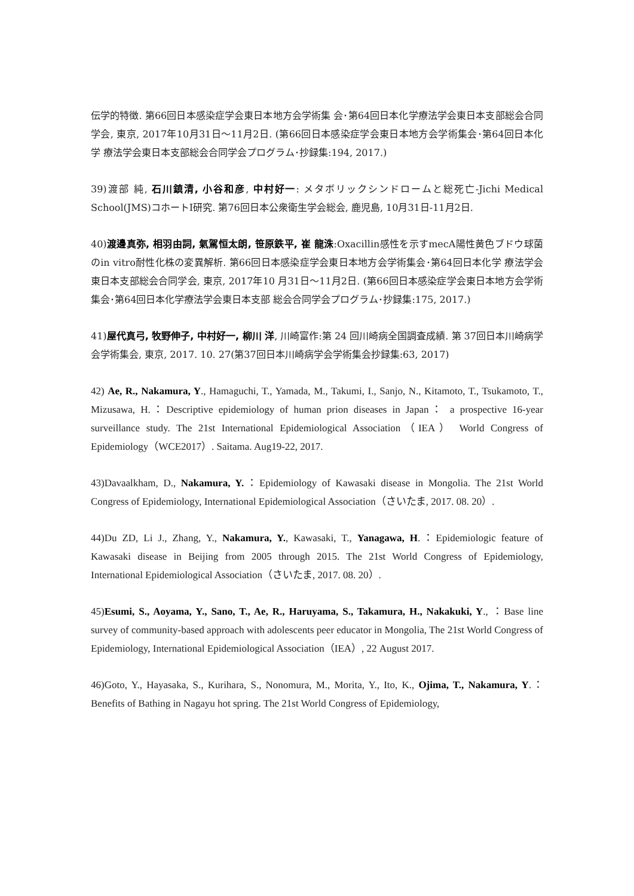伝学的特徴. 第66回日本感染症学会東日本地方会学術集 会･第64回日本化学療法学会東日本支部総会合同学会, 東京, 2017年10月31日～11月2日. (第66回日本感染症学会東日本地方会学術集会･第64回日本化学 療法学会東日本支部総会合同学会プログラム･抄録集:194, 2017.)
39)渡部 純, 石川鎮清, 小谷和彦, 中村好一: メタボリックシンドロームと総死亡-Jichi Medical School(JMS)コホートI研究. 第76回日本公衆衛生学会総会, 鹿児島, 10月31日-11月2日.
40)渡邊真弥, 相羽由詞, 氣駕恒太朗, 笹原鉄平, 崔 龍洙:Oxacillin感性を示すmecA陽性黄色ブドウ球菌のin vitro耐性化株の変異解析. 第66回日本感染症学会東日本地方会学術集会･第64回日本化学 療法学会東日本支部総会合同学会, 東京, 2017年10 月31日～11月2日. (第66回日本感染症学会東日本地方会学術集会･第64回日本化学療法学会東日本支部 総会合同学会プログラム･抄録集:175, 2017.)
41)屋代真弓, 牧野伸子, 中村好一, 柳川 洋, 川崎富作:第 24 回川崎病全国調査成績. 第 37回日本川崎病学会学術集会, 東京, 2017. 10. 27(第37回日本川崎病学会学術集会抄録集:63, 2017)
42) Ae, R., Nakamura, Y., Hamaguchi, T., Yamada, M., Takumi, I., Sanjo, N., Kitamoto, T., Tsukamoto, T., Mizusawa, H.：Descriptive epidemiology of human prion diseases in Japan： a prospective 16-year surveillance study. The 21st International Epidemiological Association（IEA） World Congress of Epidemiology（WCE2017）. Saitama. Aug19-22, 2017.
43)Davaalkham, D., Nakamura, Y.：Epidemiology of Kawasaki disease in Mongolia. The 21st World Congress of Epidemiology, International Epidemiological Association（さいたま, 2017. 08. 20）.
44)Du ZD, Li J., Zhang, Y., Nakamura, Y., Kawasaki, T., Yanagawa, H.：Epidemiologic feature of Kawasaki disease in Beijing from 2005 through 2015. The 21st World Congress of Epidemiology, International Epidemiological Association（さいたま, 2017. 08. 20）.
45)Esumi, S., Aoyama, Y., Sano, T., Ae, R., Haruyama, S., Takamura, H., Nakakuki, Y., ：Base line survey of community-based approach with adolescents peer educator in Mongolia, The 21st World Congress of Epidemiology, International Epidemiological Association（IEA）, 22 August 2017.
46)Goto, Y., Hayasaka, S., Kurihara, S., Nonomura, M., Morita, Y., Ito, K., Ojima, T., Nakamura, Y.： Benefits of Bathing in Nagayu hot spring. The 21st World Congress of Epidemiology,